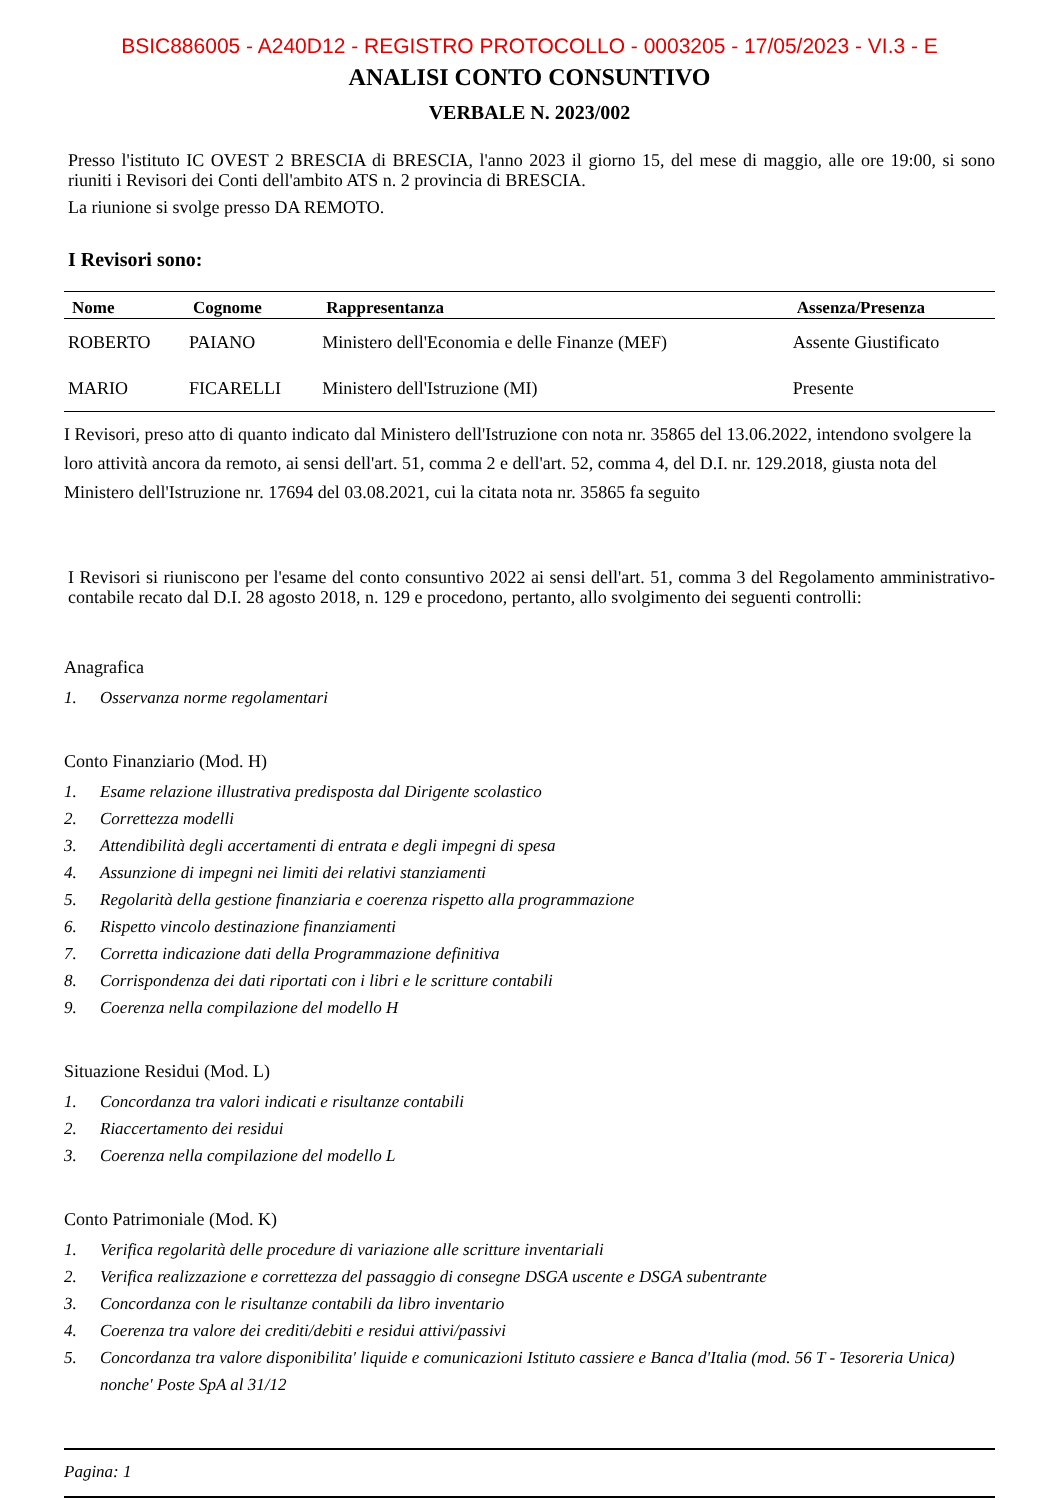BSIC886005 - A240D12 - REGISTRO PROTOCOLLO - 0003205 - 17/05/2023 - VI.3 - E
ANALISI CONTO CONSUNTIVO
VERBALE N. 2023/002
Presso l'istituto IC OVEST 2 BRESCIA di BRESCIA, l'anno 2023 il giorno 15, del mese di maggio, alle ore 19:00, si sono riuniti i Revisori dei Conti dell'ambito ATS n. 2 provincia di BRESCIA.
La riunione si svolge presso DA REMOTO.
I Revisori sono:
| Nome | Cognome | Rappresentanza | Assenza/Presenza |
| --- | --- | --- | --- |
| ROBERTO | PAIANO | Ministero dell'Economia e delle Finanze (MEF) | Assente Giustificato |
| MARIO | FICARELLI | Ministero dell'Istruzione (MI) | Presente |
I Revisori, preso atto di quanto indicato dal Ministero dell'Istruzione con nota nr. 35865 del 13.06.2022, intendono svolgere la loro attività ancora da remoto, ai sensi dell'art. 51, comma 2 e dell'art. 52, comma 4, del D.I. nr. 129.2018, giusta nota del Ministero dell'Istruzione nr. 17694 del 03.08.2021, cui la citata nota nr. 35865 fa seguito
I Revisori si riuniscono per l'esame del conto consuntivo 2022 ai sensi dell'art. 51, comma 3 del Regolamento amministrativo-contabile recato dal D.I. 28 agosto 2018, n. 129 e procedono, pertanto, allo svolgimento dei seguenti controlli:
Anagrafica
1. Osservanza norme regolamentari
Conto Finanziario (Mod. H)
1. Esame relazione illustrativa predisposta dal Dirigente scolastico
2. Correttezza modelli
3. Attendibilità degli accertamenti di entrata e degli impegni di spesa
4. Assunzione di impegni nei limiti dei relativi stanziamenti
5. Regolarità della gestione finanziaria e coerenza rispetto alla programmazione
6. Rispetto vincolo destinazione finanziamenti
7. Corretta indicazione dati della Programmazione definitiva
8. Corrispondenza dei dati riportati con i libri e le scritture contabili
9. Coerenza nella compilazione del modello H
Situazione Residui (Mod. L)
1. Concordanza tra valori indicati e risultanze contabili
2. Riaccertamento dei residui
3. Coerenza nella compilazione del modello L
Conto Patrimoniale (Mod. K)
1. Verifica regolarità delle procedure di variazione alle scritture inventariali
2. Verifica realizzazione e correttezza del passaggio di consegne DSGA uscente e DSGA subentrante
3. Concordanza con le risultanze contabili da libro inventario
4. Coerenza tra valore dei crediti/debiti e residui attivi/passivi
5. Concordanza tra valore disponibilita' liquide e comunicazioni Istituto cassiere e Banca d'Italia (mod. 56 T - Tesoreria Unica) nonche' Poste SpA al 31/12
Pagina: 1